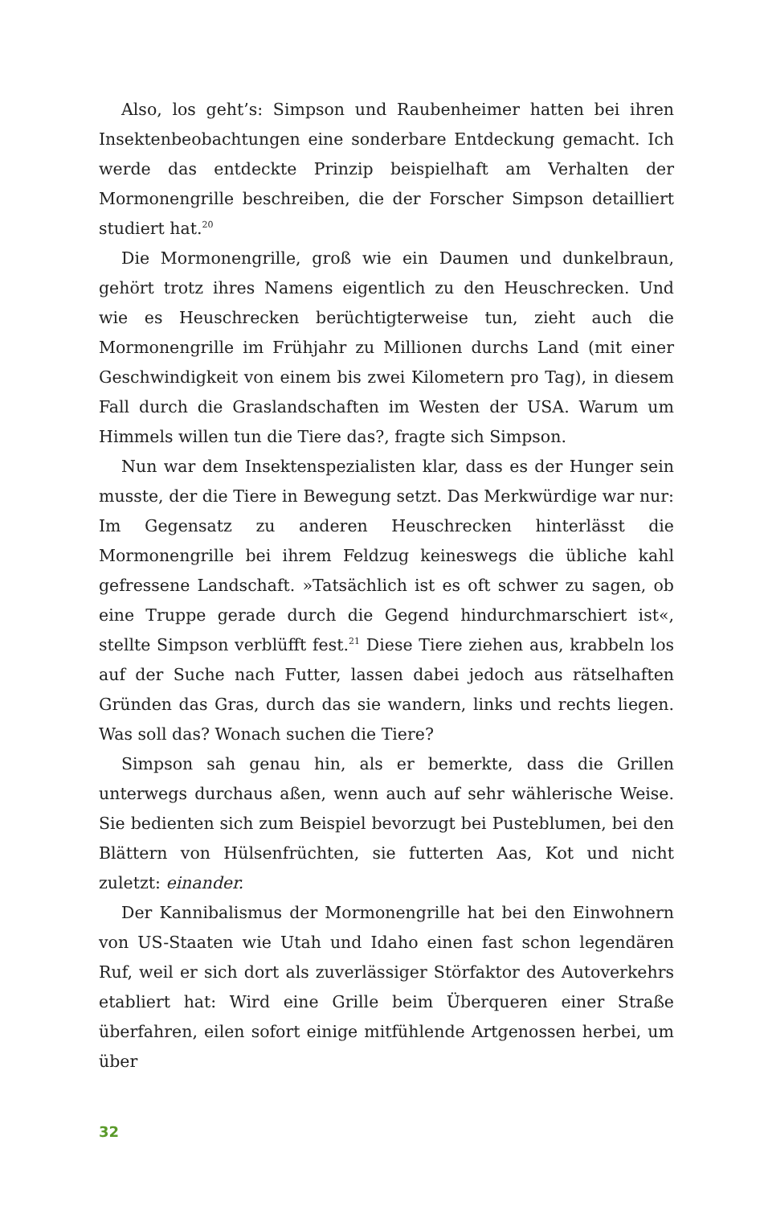Also, los geht’s: Simpson und Raubenheimer hatten bei ihren Insektenbeobachtungen eine sonderbare Entdeckung gemacht. Ich werde das entdeckte Prinzip beispielhaft am Verhalten der Mormonengrille beschreiben, die der Forscher Simpson detailliert studiert hat.<sup>20</sup>
Die Mormonengrille, groß wie ein Daumen und dunkelbraun, gehört trotz ihres Namens eigentlich zu den Heuschrecken. Und wie es Heuschrecken berüchtigterweise tun, zieht auch die Mormonengrille im Frühjahr zu Millionen durchs Land (mit einer Geschwindigkeit von einem bis zwei Kilometern pro Tag), in diesem Fall durch die Graslandschaften im Westen der USA. Warum um Himmels willen tun die Tiere das?, fragte sich Simpson.
Nun war dem Insektenspezialisten klar, dass es der Hunger sein musste, der die Tiere in Bewegung setzt. Das Merkwürdige war nur: Im Gegensatz zu anderen Heuschrecken hinterlässt die Mormonengrille bei ihrem Feldzug keineswegs die übliche kahl gefressene Landschaft. »Tatsächlich ist es oft schwer zu sagen, ob eine Truppe gerade durch die Gegend hindurchmarschiert ist«, stellte Simpson verblüfft fest.<sup>21</sup> Diese Tiere ziehen aus, krabbeln los auf der Suche nach Futter, lassen dabei jedoch aus rätselhaften Gründen das Gras, durch das sie wandern, links und rechts liegen. Was soll das? Wonach suchen die Tiere?
Simpson sah genau hin, als er bemerkte, dass die Grillen unterwegs durchaus aßen, wenn auch auf sehr wählerische Weise. Sie bedienten sich zum Beispiel bevorzugt bei Pusteblumen, bei den Blättern von Hülsenfrüchten, sie futterten Aas, Kot und nicht zuletzt: einander.
Der Kannibalismus der Mormonengrille hat bei den Einwohnern von US-Staaten wie Utah und Idaho einen fast schon legendären Ruf, weil er sich dort als zuverlässiger Störfaktor des Autoverkehrs etabliert hat: Wird eine Grille beim Überqueren einer Straße überfahren, eilen sofort einige mitfühlende Artgenossen herbei, um über
32